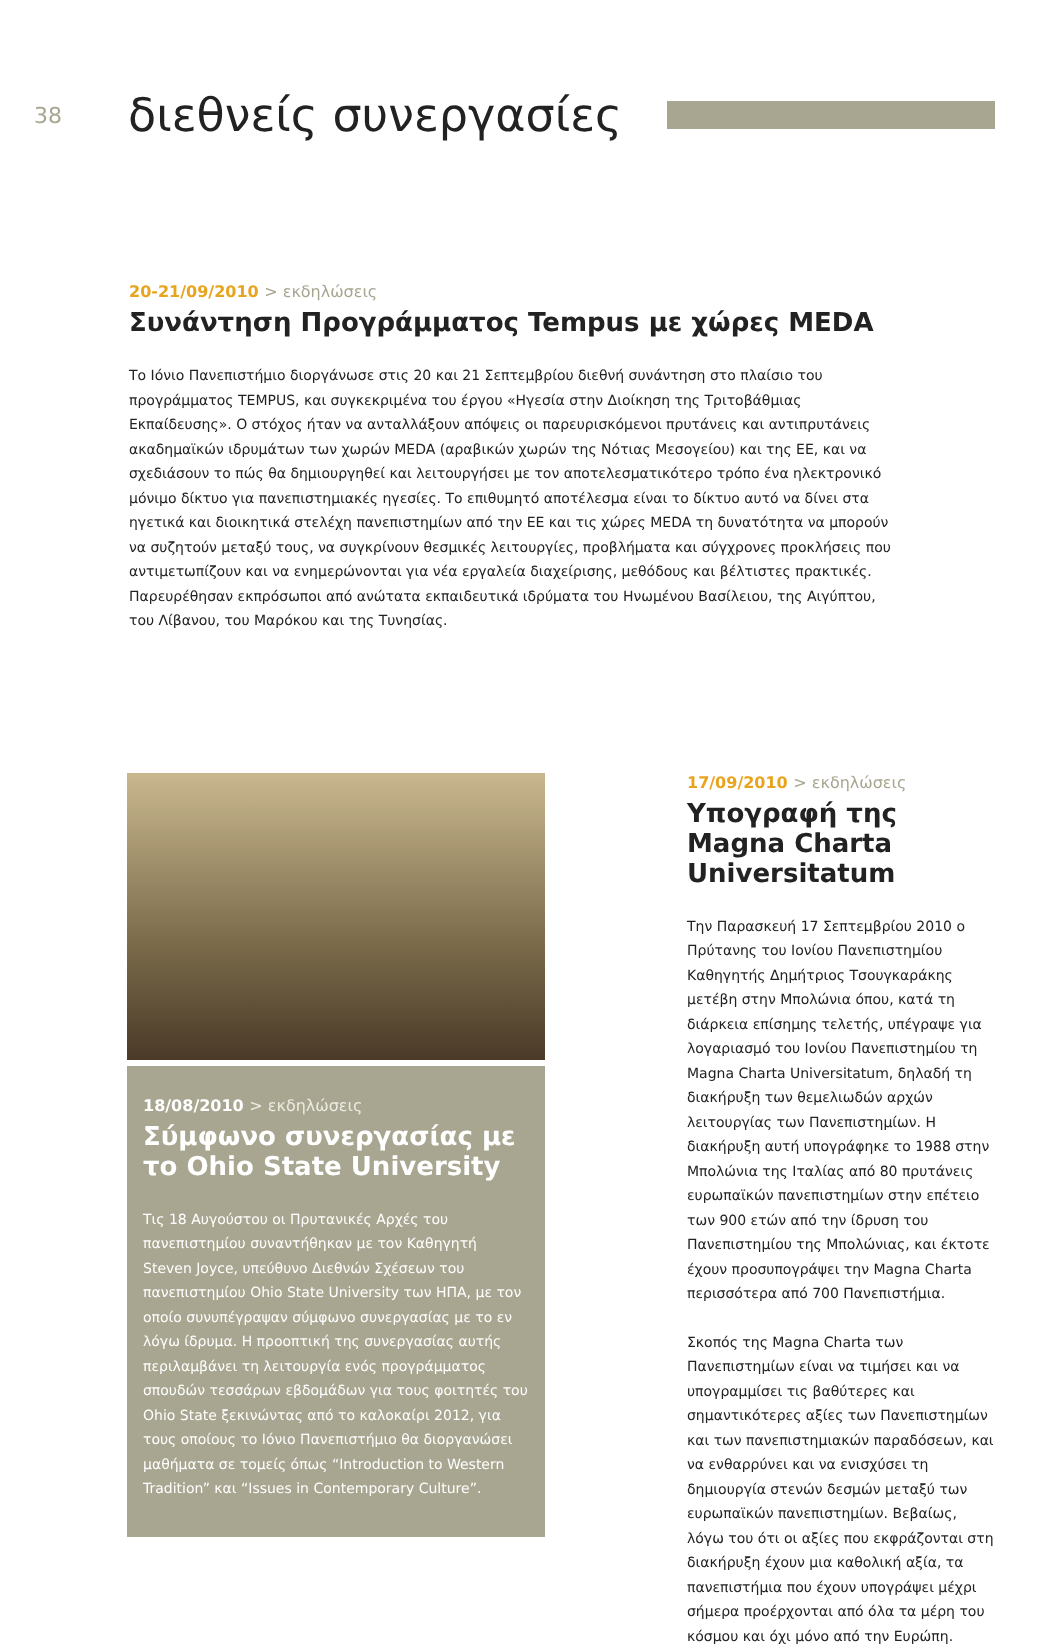38
διεθνείς συνεργασίες
20-21/09/2010 > εκδηλώσεις
Συνάντηση Προγράμματος Tempus με χώρες MEDA
Το Ιόνιο Πανεπιστήμιο διοργάνωσε στις 20 και 21 Σεπτεμβρίου διεθνή συνάντηση στο πλαίσιο του προγράμματος TEMPUS, και συγκεκριμένα του έργου «Ηγεσία στην Διοίκηση της Τριτοβάθμιας Εκπαίδευσης». Ο στόχος ήταν να ανταλλάξουν απόψεις οι παρευρισκόμενοι πρυτάνεις και αντιπρυτάνεις ακαδημαϊκών ιδρυμάτων των χωρών MEDA (αραβικών χωρών της Νότιας Μεσογείου) και της ΕΕ, και να σχεδιάσουν το πώς θα δημιουργηθεί και λειτουργήσει με τον αποτελεσματικότερο τρόπο ένα ηλεκτρονικό μόνιμο δίκτυο για πανεπιστημιακές ηγεσίες. Το επιθυμητό αποτέλεσμα είναι το δίκτυο αυτό να δίνει στα ηγετικά και διοικητικά στελέχη πανεπιστημίων από την ΕΕ και τις χώρες MEDA τη δυνατότητα να μπορούν να συζητούν μεταξύ τους, να συγκρίνουν θεσμικές λειτουργίες, προβλήματα και σύγχρονες προκλήσεις που αντιμετωπίζουν και να ενημερώνονται για νέα εργαλεία διαχείρισης, μεθόδους και βέλτιστες πρακτικές. Παρευρέθησαν εκπρόσωποι από ανώτατα εκπαιδευτικά ιδρύματα του Ηνωμένου Βασίλειου, της Αιγύπτου, του Λίβανου, του Μαρόκου και της Τυνησίας.
18/08/2010 > εκδηλώσεις
Σύμφωνο συνεργασίας με το Ohio State University
Τις 18 Αυγούστου οι Πρυτανικές Αρχές του πανεπιστημίου συναντήθηκαν με τον Καθηγητή Steven Joyce, υπεύθυνο Διεθνών Σχέσεων του πανεπιστημίου Ohio State University των ΗΠΑ, με τον οποίο συνυπέγραψαν σύμφωνο συνεργασίας με το εν λόγω ίδρυμα. Η προοπτική της συνεργασίας αυτής περιλαμβάνει τη λειτουργία ενός προγράμματος σπουδών τεσσάρων εβδομάδων για τους φοιτητές του Ohio State ξεκινώντας από το καλοκαίρι 2012, για τους οποίους το Ιόνιο Πανεπιστήμιο θα διοργανώσει μαθήματα σε τομείς όπως “Introduction to Western Tradition” και “Issues in Contemporary Culture”.
17/09/2010 > εκδηλώσεις
Υπογραφή της Magna Charta Universitatum
Την Παρασκευή 17 Σεπτεμβρίου 2010 ο Πρύτανης του Ιονίου Πανεπιστημίου Καθηγητής Δημήτριος Τσουγκαράκης μετέβη στην Μπολώνια όπου, κατά τη διάρκεια επίσημης τελετής, υπέγραψε για λογαριασμό του Ιονίου Πανεπιστημίου τη Magna Charta Universitatum, δηλαδή τη διακήρυξη των θεμελιωδών αρχών λειτουργίας των Πανεπιστημίων. Η διακήρυξη αυτή υπογράφηκε το 1988 στην Μπολώνια της Ιταλίας από 80 πρυτάνεις ευρωπαϊκών πανεπιστημίων στην επέτειο των 900 ετών από την ίδρυση του Πανεπιστημίου της Μπολώνιας, και έκτοτε έχουν προσυπογράψει την Magna Charta περισσότερα από 700 Πανεπιστήμια.
Σκοπός της Magna Charta των Πανεπιστημίων είναι να τιμήσει και να υπογραμμίσει τις βαθύτερες και σημαντικότερες αξίες των Πανεπιστημίων και των πανεπιστημιακών παραδόσεων, και να ενθαρρύνει και να ενισχύσει τη δημιουργία στενών δεσμών μεταξύ των ευρωπαϊκών πανεπιστημίων. Βεβαίως, λόγω του ότι οι αξίες που εκφράζονται στη διακήρυξη έχουν μια καθολική αξία, τα πανεπιστήμια που έχουν υπογράψει μέχρι σήμερα προέρχονται από όλα τα μέρη του κόσμου και όχι μόνο από την Ευρώπη.